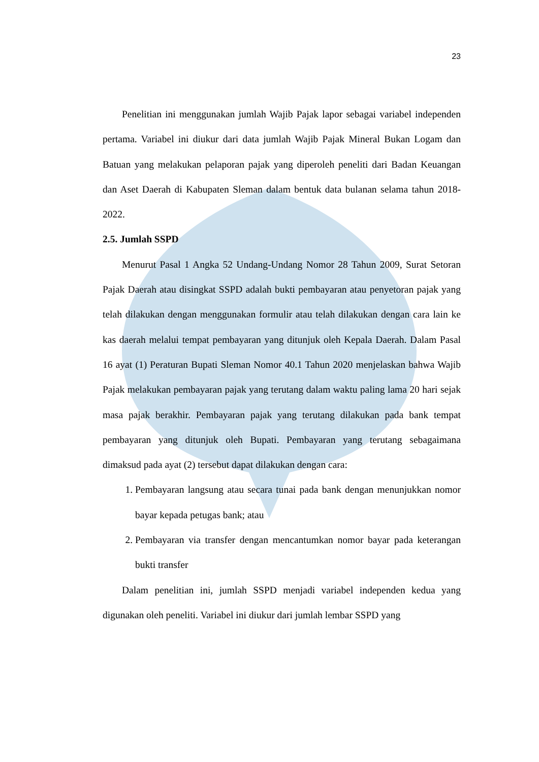23
Penelitian ini menggunakan jumlah Wajib Pajak lapor sebagai variabel independen pertama. Variabel ini diukur dari data jumlah Wajib Pajak Mineral Bukan Logam dan Batuan yang melakukan pelaporan pajak yang diperoleh peneliti dari Badan Keuangan dan Aset Daerah di Kabupaten Sleman dalam bentuk data bulanan selama tahun 2018-2022.
2.5. Jumlah SSPD
Menurut Pasal 1 Angka 52 Undang-Undang Nomor 28 Tahun 2009, Surat Setoran Pajak Daerah atau disingkat SSPD adalah bukti pembayaran atau penyetoran pajak yang telah dilakukan dengan menggunakan formulir atau telah dilakukan dengan cara lain ke kas daerah melalui tempat pembayaran yang ditunjuk oleh Kepala Daerah. Dalam Pasal 16 ayat (1) Peraturan Bupati Sleman Nomor 40.1 Tahun 2020 menjelaskan bahwa Wajib Pajak melakukan pembayaran pajak yang terutang dalam waktu paling lama 20 hari sejak masa pajak berakhir. Pembayaran pajak yang terutang dilakukan pada bank tempat pembayaran yang ditunjuk oleh Bupati. Pembayaran yang terutang sebagaimana dimaksud pada ayat (2) tersebut dapat dilakukan dengan cara:
1. Pembayaran langsung atau secara tunai pada bank dengan menunjukkan nomor bayar kepada petugas bank; atau
2. Pembayaran via transfer dengan mencantumkan nomor bayar pada keterangan bukti transfer
Dalam penelitian ini, jumlah SSPD menjadi variabel independen kedua yang digunakan oleh peneliti. Variabel ini diukur dari jumlah lembar SSPD yang